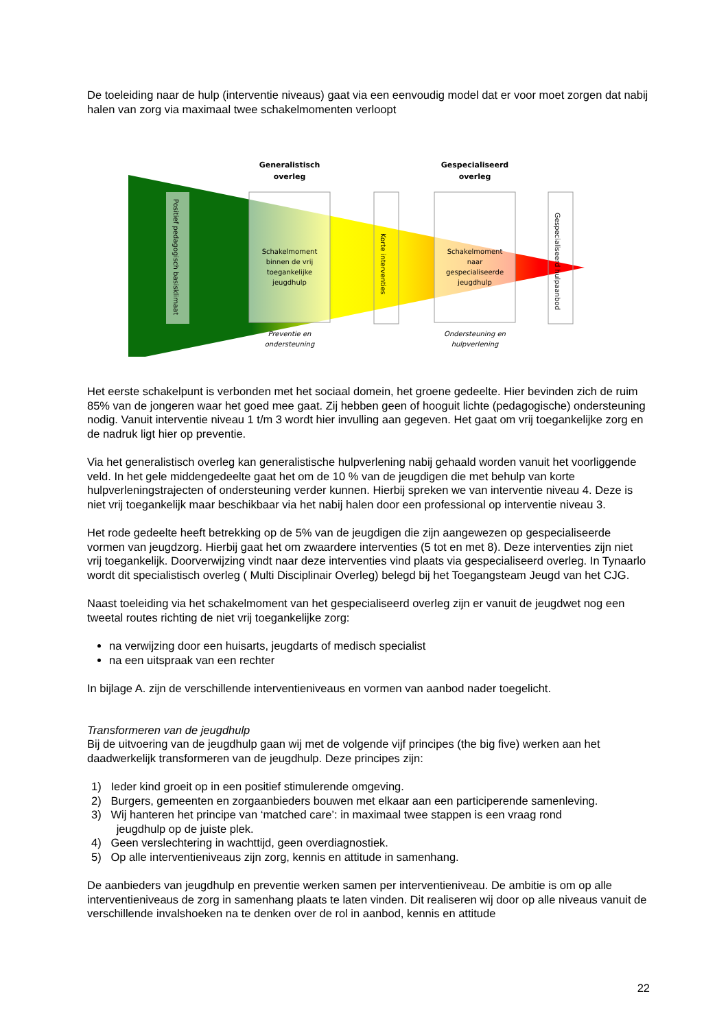De toeleiding naar de hulp (interventie niveaus) gaat via een eenvoudig model dat er voor moet zorgen dat nabij halen van zorg via maximaal twee schakelmomenten verloopt
Positief pedagogisch basisklimaat
Generalistisch
overleg
Gespecialiseerd
overleg
Schakelmoment
binnen de vrij
toegankelijke
jeugdhulp
Schakelmoment
naar
gespecialiseerde
jeugdhulp
Korte interventies
Gespecialiseerd hulpaanbod
Preventie en
ondersteuning
Ondersteuning en
hulpverlening
Het eerste schakelpunt is verbonden met het sociaal domein, het groene gedeelte. Hier bevinden zich de ruim 85% van de jongeren waar het goed mee gaat. Zij hebben geen of hooguit lichte (pedagogische) ondersteuning nodig. Vanuit interventie niveau 1 t/m 3 wordt hier invulling aan gegeven. Het gaat om vrij toegankelijke zorg en de nadruk ligt hier op preventie.
Via het generalistisch overleg kan generalistische hulpverlening nabij gehaald worden vanuit het voorliggende veld. In het gele middengedeelte gaat het om de 10 % van de jeugdigen die met behulp van korte hulpverleningstrajecten of ondersteuning verder kunnen. Hierbij spreken we van interventie niveau 4. Deze is niet vrij toegankelijk maar beschikbaar via het nabij halen door een professional op interventie niveau 3.
Het rode gedeelte heeft betrekking op de 5% van de jeugdigen die zijn aangewezen op gespecialiseerde vormen van jeugdzorg. Hierbij gaat het om zwaardere interventies (5 tot en met 8). Deze interventies zijn niet vrij toegankelijk. Doorverwijzing vindt naar deze interventies vind plaats via gespecialiseerd overleg. In Tynaarlo wordt dit specialistisch overleg ( Multi Disciplinair Overleg) belegd bij het Toegangsteam Jeugd van het CJG.
Naast toeleiding via het schakelmoment van het gespecialiseerd overleg zijn er vanuit de jeugdwet nog een tweetal routes richting de niet vrij toegankelijke zorg:
na verwijzing door een huisarts, jeugdarts of medisch specialist
na een uitspraak van een rechter
In bijlage A. zijn de verschillende interventieniveaus en vormen van aanbod nader toegelicht.
Transformeren van de jeugdhulp
Bij de uitvoering van de jeugdhulp gaan wij met de volgende vijf principes (the big five) werken aan het daadwerkelijk transformeren van de jeugdhulp. Deze principes zijn:
1) Ieder kind groeit op in een positief stimulerende omgeving.
2) Burgers, gemeenten en zorgaanbieders bouwen met elkaar aan een participerende samenleving.
3) Wij hanteren het principe van ‘matched care’: in maximaal twee stappen is een vraag rond
jeugdhulp op de juiste plek.
4) Geen verslechtering in wachttijd, geen overdiagnostiek.
5) Op alle interventieniveaus zijn zorg, kennis en attitude in samenhang.
De aanbieders van jeugdhulp en preventie werken samen per interventieniveau. De ambitie is om op alle interventieniveaus de zorg in samenhang plaats te laten vinden. Dit realiseren wij door op alle niveaus vanuit de verschillende invalshoeken na te denken over de rol in aanbod, kennis en attitude
22